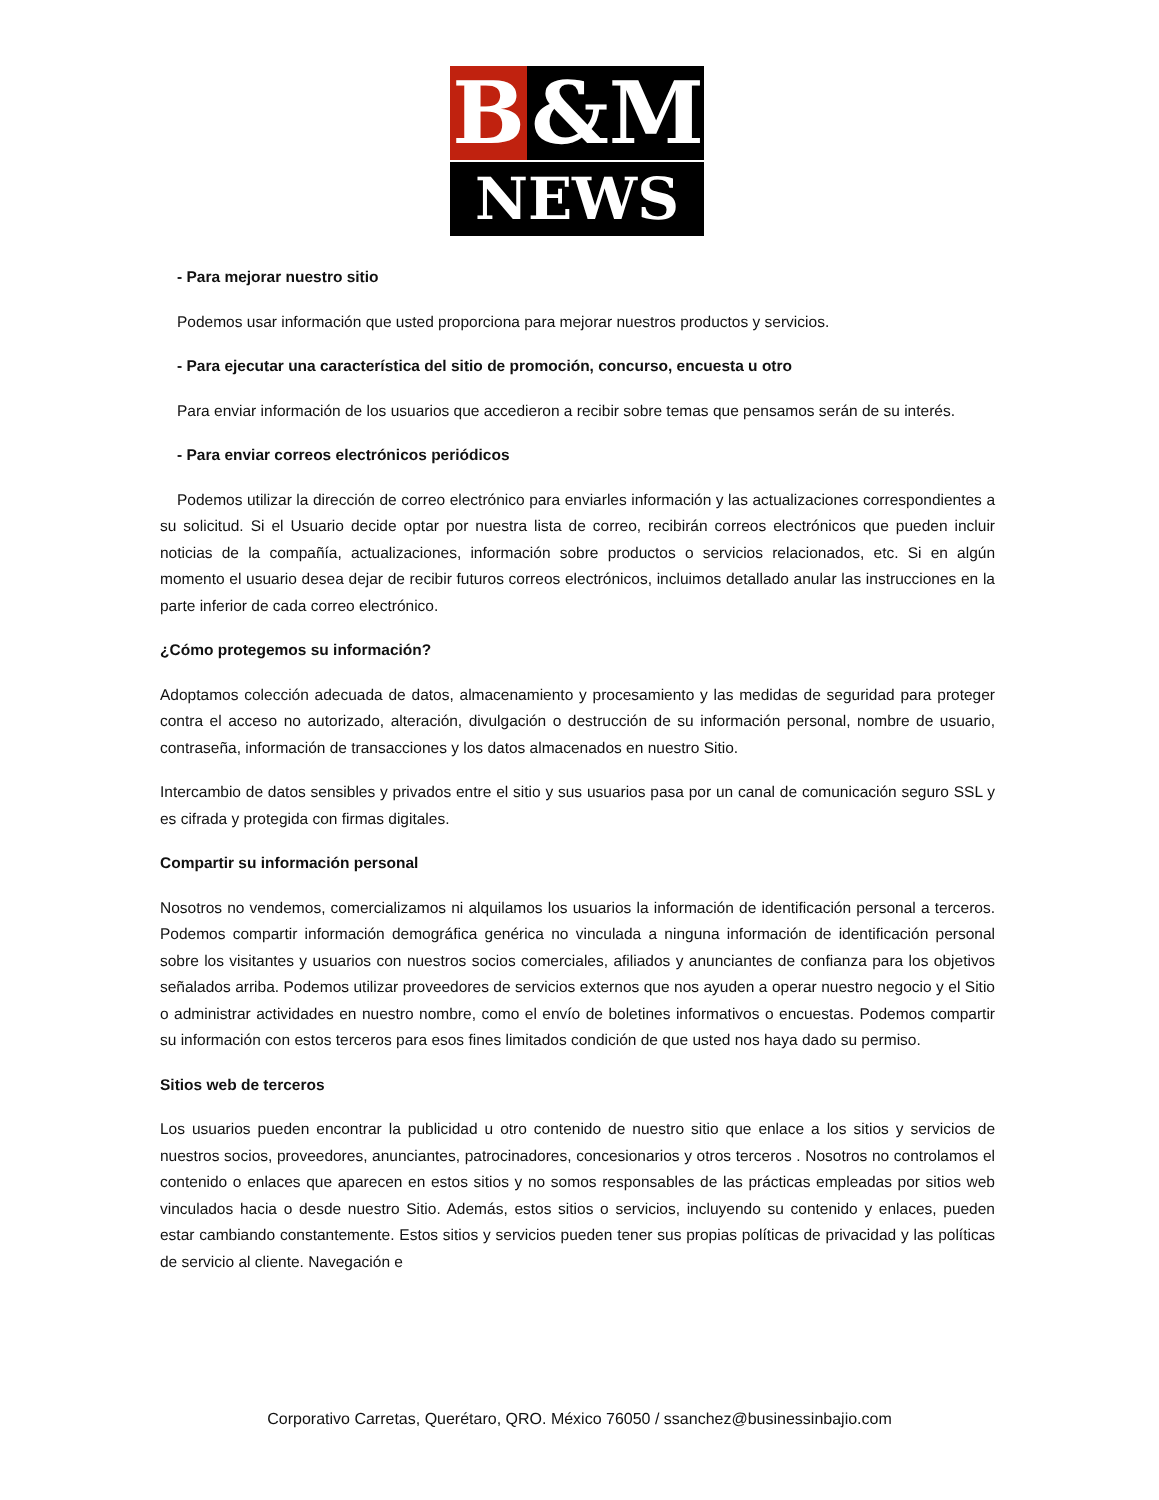B &M
NEWS
- Para mejorar nuestro sitio
Podemos usar información que usted proporciona para mejorar nuestros productos y servicios.
- Para ejecutar una característica del sitio de promoción, concurso, encuesta u otro
Para enviar información de los usuarios que accedieron a recibir sobre temas que pensamos serán de su interés.
- Para enviar correos electrónicos periódicos
Podemos utilizar la dirección de correo electrónico para enviarles información y las actualizaciones correspondientes a su solicitud. Si el Usuario decide optar por nuestra lista de correo, recibirán correos electrónicos que pueden incluir noticias de la compañía, actualizaciones, información sobre productos o servicios relacionados, etc. Si en algún momento el usuario desea dejar de recibir futuros correos electrónicos, incluimos detallado anular las instrucciones en la parte inferior de cada correo electrónico.
¿Cómo protegemos su información?
Adoptamos colección adecuada de datos, almacenamiento y procesamiento y las medidas de seguridad para proteger contra el acceso no autorizado, alteración, divulgación o destrucción de su información personal, nombre de usuario, contraseña, información de transacciones y los datos almacenados en nuestro Sitio.
Intercambio de datos sensibles y privados entre el sitio y sus usuarios pasa por un canal de comunicación seguro SSL y es cifrada y protegida con firmas digitales.
Compartir su información personal
Nosotros no vendemos, comercializamos ni alquilamos los usuarios la información de identificación personal a terceros. Podemos compartir información demográfica genérica no vinculada a ninguna información de identificación personal sobre los visitantes y usuarios con nuestros socios comerciales, afiliados y anunciantes de confianza para los objetivos señalados arriba. Podemos utilizar proveedores de servicios externos que nos ayuden a operar nuestro negocio y el Sitio o administrar actividades en nuestro nombre, como el envío de boletines informativos o encuestas. Podemos compartir su información con estos terceros para esos fines limitados condición de que usted nos haya dado su permiso.
Sitios web de terceros
Los usuarios pueden encontrar la publicidad u otro contenido de nuestro sitio que enlace a los sitios y servicios de nuestros socios, proveedores, anunciantes, patrocinadores, concesionarios y otros terceros . Nosotros no controlamos el contenido o enlaces que aparecen en estos sitios y no somos responsables de las prácticas empleadas por sitios web vinculados hacia o desde nuestro Sitio. Además, estos sitios o servicios, incluyendo su contenido y enlaces, pueden estar cambiando constantemente. Estos sitios y servicios pueden tener sus propias políticas de privacidad y las políticas de servicio al cliente. Navegación e
Corporativo Carretas, Querétaro, QRO. México 76050 / ssanchez@businessinbajio.com